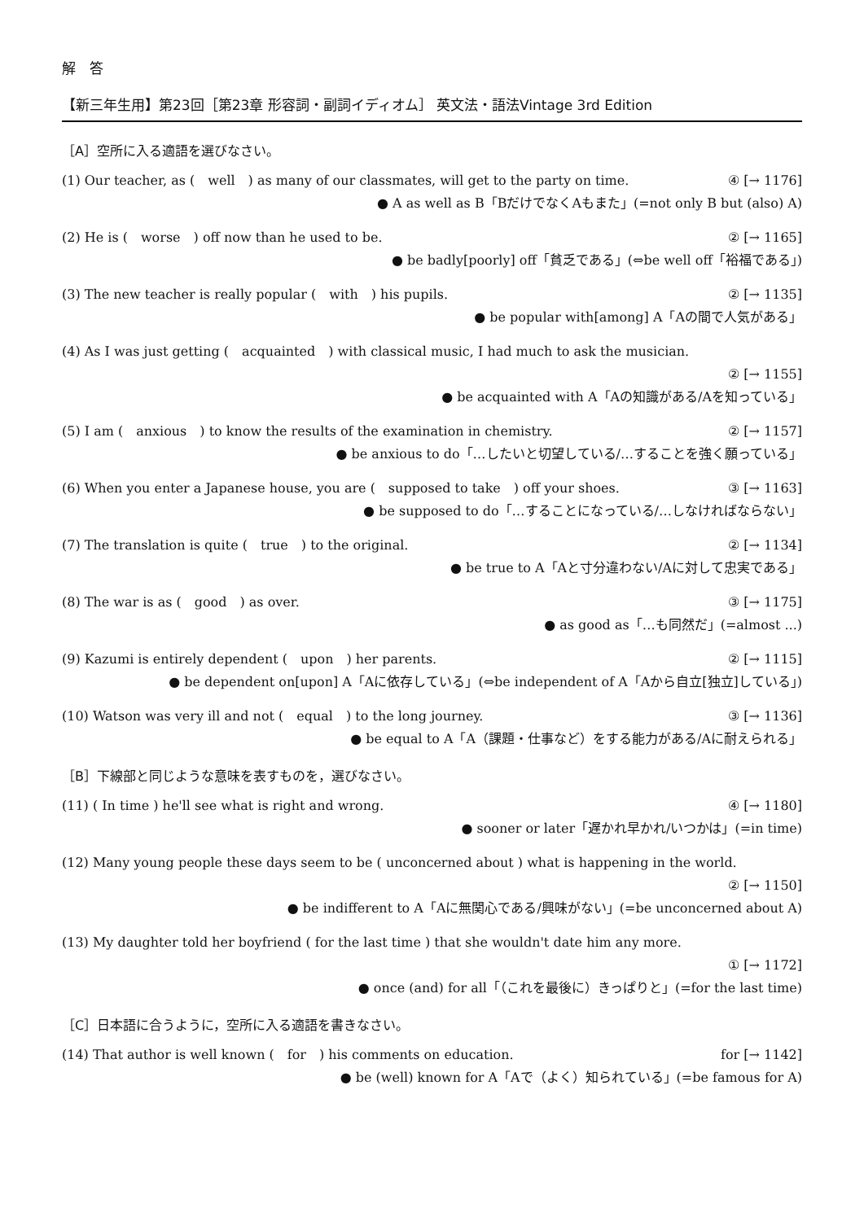解　答
【新三年生用】第23回［第23章 形容詞・副詞イディオム］ 英文法・語法Vintage 3rd Edition
［A］空所に入る適語を選びなさい。
(1) Our teacher, as (　well　) as many of our classmates, will get to the party on time. ④ [→ 1176]
● A as well as B「BだけでなくAもまた」(=not only B but (also) A)
(2) He is (　worse　) off now than he used to be. ② [→ 1165]
● be badly[poorly] off「貧乏である」(⇔be well off「裕福である」)
(3) The new teacher is really popular (　with　) his pupils. ② [→ 1135]
● be popular with[among] A「Aの間で人気がある」
(4) As I was just getting (　acquainted　) with classical music, I had much to ask the musician.
② [→ 1155]
● be acquainted with A「Aの知識がある/Aを知っている」
(5) I am (　anxious　) to know the results of the examination in chemistry. ② [→ 1157]
● be anxious to do「…したいと切望している/…することを強く願っている」
(6) When you enter a Japanese house, you are (　supposed to take　) off your shoes. ③ [→ 1163]
● be supposed to do「…することになっている/…しなければならない」
(7) The translation is quite (　true　) to the original. ② [→ 1134]
● be true to A「Aと寸分違わない/Aに対して忠実である」
(8) The war is as (　good　) as over. ③ [→ 1175]
● as good as「…も同然だ」(=almost ...)
(9) Kazumi is entirely dependent (　upon　) her parents. ② [→ 1115]
● be dependent on[upon] A「Aに依存している」(⇔be independent of A「Aから自立[独立]している」)
(10) Watson was very ill and not (　equal　) to the long journey. ③ [→ 1136]
● be equal to A「A（課題・仕事など）をする能力がある/Aに耐えられる」
［B］下線部と同じような意味を表すものを，選びなさい。
(11) ( In time ) he'll see what is right and wrong. ④ [→ 1180]
● sooner or later「遅かれ早かれ/いつかは」(=in time)
(12) Many young people these days seem to be ( unconcerned about ) what is happening in the world.
② [→ 1150]
● be indifferent to A「Aに無関心である/興味がない」(=be unconcerned about A)
(13) My daughter told her boyfriend ( for the last time ) that she wouldn't date him any more.
① [→ 1172]
● once (and) for all「（これを最後に）きっぱりと」(=for the last time)
［C］日本語に合うように，空所に入る適語を書きなさい。
(14) That author is well known (　for　) his comments on education. for [→ 1142]
● be (well) known for A「Aで（よく）知られている」(=be famous for A)